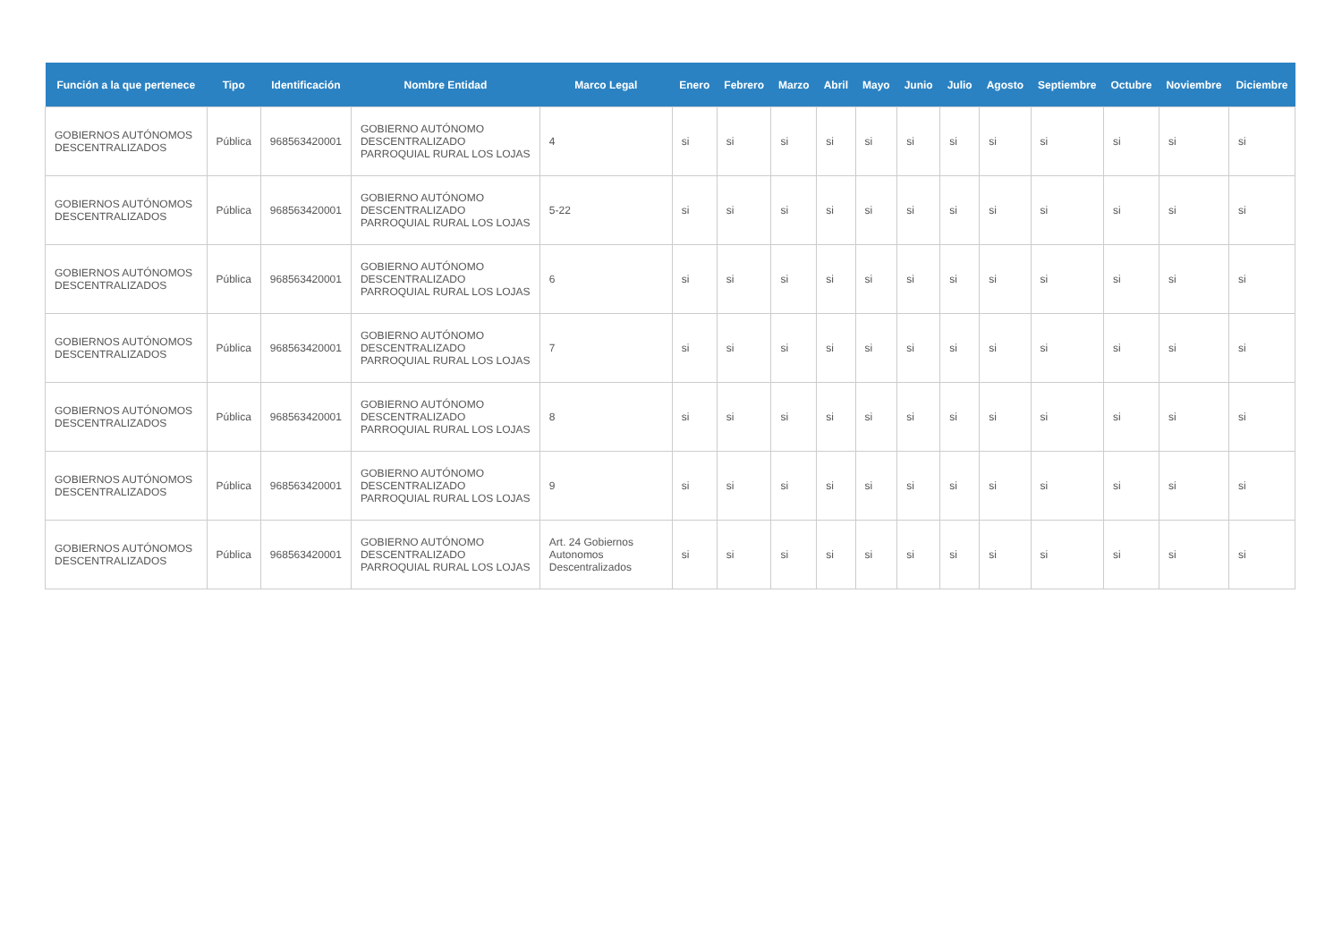| Función a la que pertenece | Tipo | Identificación | Nombre Entidad | Marco Legal | Enero | Febrero | Marzo | Abril | Mayo | Junio | Julio | Agosto | Septiembre | Octubre | Noviembre | Diciembre |
| --- | --- | --- | --- | --- | --- | --- | --- | --- | --- | --- | --- | --- | --- | --- | --- | --- |
| GOBIERNOS AUTÓNOMOS DESCENTRALIZADOS | Pública | 968563420001 | GOBIERNO AUTÓNOMO DESCENTRALIZADO PARROQUIAL RURAL LOS LOJAS | 4 | si | si | si | si | si | si | si | si | si | si | si | si |
| GOBIERNOS AUTÓNOMOS DESCENTRALIZADOS | Pública | 968563420001 | GOBIERNO AUTÓNOMO DESCENTRALIZADO PARROQUIAL RURAL LOS LOJAS | 5-22 | si | si | si | si | si | si | si | si | si | si | si | si |
| GOBIERNOS AUTÓNOMOS DESCENTRALIZADOS | Pública | 968563420001 | GOBIERNO AUTÓNOMO DESCENTRALIZADO PARROQUIAL RURAL LOS LOJAS | 6 | si | si | si | si | si | si | si | si | si | si | si | si |
| GOBIERNOS AUTÓNOMOS DESCENTRALIZADOS | Pública | 968563420001 | GOBIERNO AUTÓNOMO DESCENTRALIZADO PARROQUIAL RURAL LOS LOJAS | 7 | si | si | si | si | si | si | si | si | si | si | si | si |
| GOBIERNOS AUTÓNOMOS DESCENTRALIZADOS | Pública | 968563420001 | GOBIERNO AUTÓNOMO DESCENTRALIZADO PARROQUIAL RURAL LOS LOJAS | 8 | si | si | si | si | si | si | si | si | si | si | si | si |
| GOBIERNOS AUTÓNOMOS DESCENTRALIZADOS | Pública | 968563420001 | GOBIERNO AUTÓNOMO DESCENTRALIZADO PARROQUIAL RURAL LOS LOJAS | 9 | si | si | si | si | si | si | si | si | si | si | si | si |
| GOBIERNOS AUTÓNOMOS DESCENTRALIZADOS | Pública | 968563420001 | GOBIERNO AUTÓNOMO DESCENTRALIZADO PARROQUIAL RURAL LOS LOJAS | Art. 24 Gobiernos Autonomos Descentralizados | si | si | si | si | si | si | si | si | si | si | si | si |